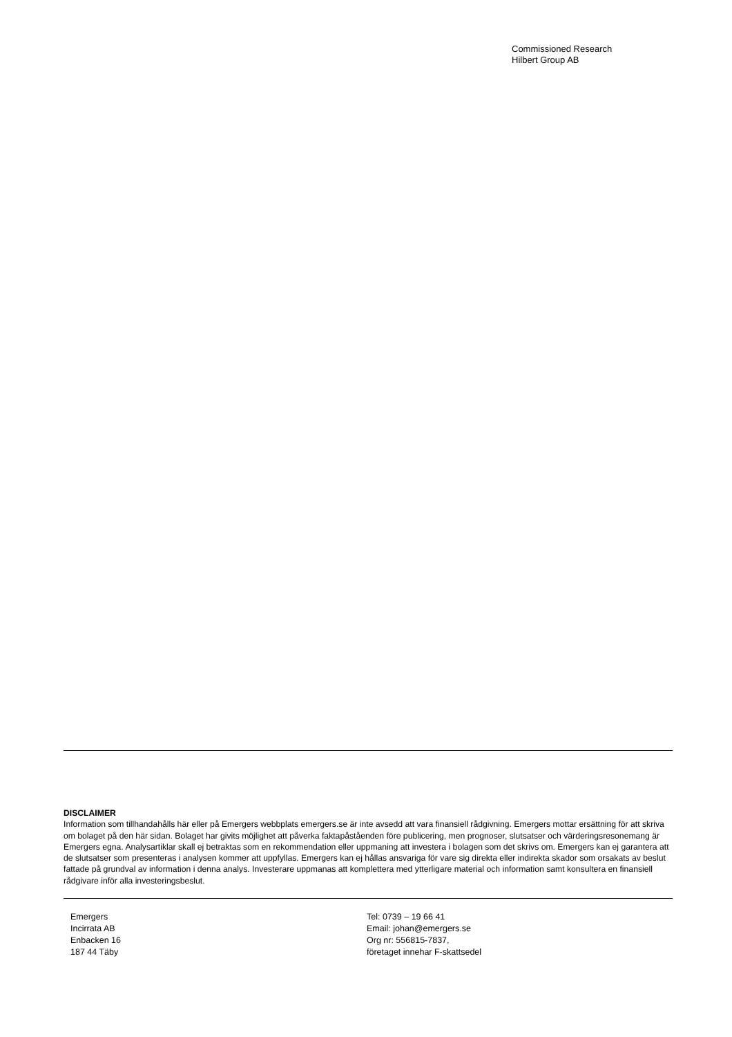Commissioned Research
Hilbert Group AB
DISCLAIMER
Information som tillhandahålls här eller på Emergers webbplats emergers.se är inte avsedd att vara finansiell rådgivning. Emergers mottar ersättning för att skriva om bolaget på den här sidan. Bolaget har givits möjlighet att påverka faktapåståenden före publicering, men prognoser, slutsatser och värderingsresonemang är Emergers egna. Analysartiklar skall ej betraktas som en rekommendation eller uppmaning att investera i bolagen som det skrivs om. Emergers kan ej garantera att de slutsatser som presenteras i analysen kommer att uppfyllas. Emergers kan ej hållas ansvariga för vare sig direkta eller indirekta skador som orsakats av beslut fattade på grundval av information i denna analys. Investerare uppmanas att komplettera med ytterligare material och information samt konsultera en finansiell rådgivare inför alla investeringsbeslut.
Emergers
Incirrata AB
Enbacken 16
187 44 Täby
Tel: 0739 – 19 66 41
Email: johan@emergers.se
Org nr: 556815-7837,
företaget innehar F-skattsedel